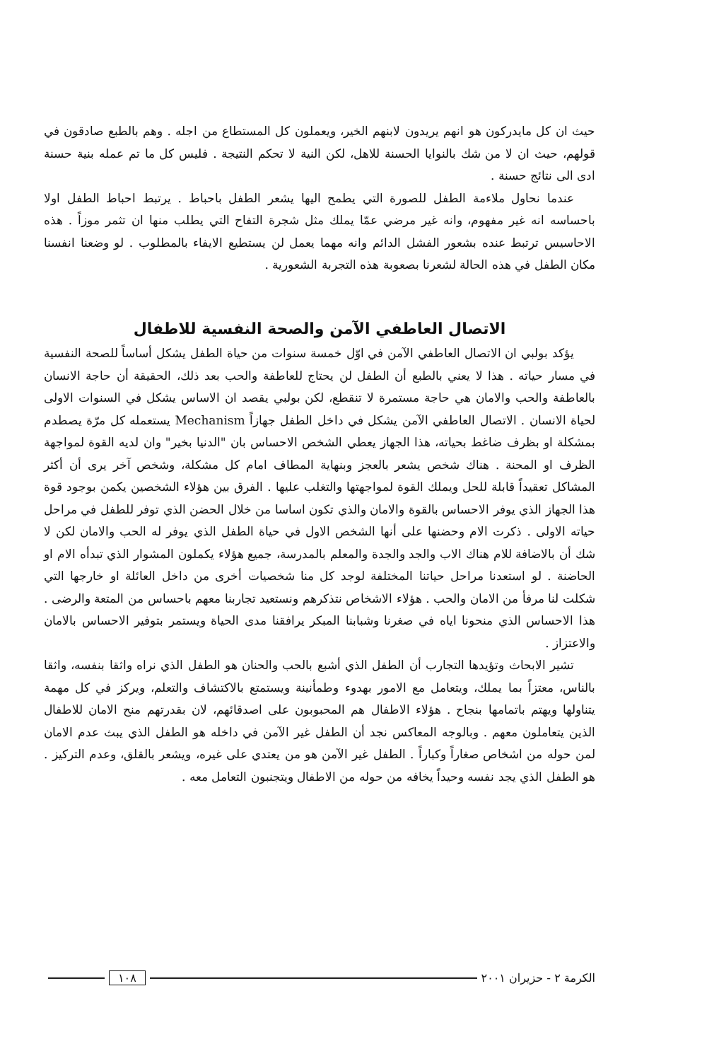حيث ان كل مايدركون هو انهم يريدون لابنهم الخير، ويعملون كل المستطاع من اجله . وهم بالطبع صادقون في قولهم، حيث ان لا من شك بالنوايا الحسنة للاهل، لكن النية لا تحكم النتيجة . فليس كل ما تم عمله بنية حسنة ادى الى نتائج حسنة .
عندما نحاول ملاءمة الطفل للصورة التي يطمح اليها يشعر الطفل باحباط . يرتبط احباط الطفل اولا باحساسه انه غير مفهوم، وانه غير مرضي عمّا يملك مثل شجرة التفاح التي يطلب منها ان تثمر موزاً . هذه الاحاسيس ترتبط عنده بشعور الفشل الدائم وانه مهما يعمل لن يستطيع الايفاء بالمطلوب . لو وضعنا انفسنا مكان الطفل في هذه الحالة لشعرنا بصعوبة هذه التجربة الشعورية .
الاتصال العاطفي الآمن والصحة النفسية للاطفال
يؤكد بولبي ان الاتصال العاطفي الآمن في اوّل خمسة سنوات من حياة الطفل يشكل أساساً للصحة النفسية في مسار حياته . هذا لا يعني بالطبع أن الطفل لن يحتاج للعاطفة والحب بعد ذلك، الحقيقة أن حاجة الانسان بالعاطفة والحب والامان هي حاجة مستمرة لا تنقطع، لكن بولبي يقصد ان الاساس يشكل في السنوات الاولى لحياة الانسان . الاتصال العاطفي الآمن يشكل في داخل الطفل جهازاً Mechanism يستعمله كل مرّة يصطدم بمشكلة او بظرف ضاغط بحياته، هذا الجهاز يعطي الشخص الاحساس بان "الدنيا بخير" وان لديه القوة لمواجهة الظرف او المحنة . هناك شخص يشعر بالعجز وبنهاية المطاف امام كل مشكلة، وشخص آخر يرى أن أكثر المشاكل تعقيداً قابلة للحل ويملك القوة لمواجهتها والتغلب عليها . الفرق بين هؤلاء الشخصين يكمن بوجود قوة هذا الجهاز الذي يوفر الاحساس بالقوة والامان والذي تكون اساسا من خلال الحضن الذي توفر للطفل في مراحل حياته الاولى . ذكرت الام وحضنها على أنها الشخص الاول في حياة الطفل الذي يوفر له الحب والامان لكن لا شك أن بالاضافة للام هناك الاب والجد والجدة والمعلم بالمدرسة، جميع هؤلاء يكملون المشوار الذي تبدأه الام او الحاضنة . لو استعدنا مراحل حياتنا المختلفة لوجد كل منا شخصيات أخرى من داخل العائلة او خارجها التي شكلت لنا مرفأ من الامان والحب . هؤلاء الاشخاص نتذكرهم ونستعيد تجاربنا معهم باحساس من المتعة والرضى . هذا الاحساس الذي منحونا اياه في صغرنا وشبابنا المبكر يرافقنا مدى الحياة ويستمر بتوفير الاحساس بالامان والاعتزاز .
تشير الابحاث وتؤيدها التجارب أن الطفل الذي أشبع بالحب والحنان هو الطفل الذي نراه واثقا بنفسه، واثقا بالناس، معتزاً بما يملك، ويتعامل مع الامور بهدوء وطمأنينة ويستمتع بالاكتشاف والتعلم، ويركز في كل مهمة يتناولها ويهتم باتمامها بنجاح . هؤلاء الاطفال هم المحبوبون على اصدقائهم، لان بقدرتهم منح الامان للاطفال الذين يتعاملون معهم . وبالوجه المعاكس نجد أن الطفل غير الآمن في داخله هو الطفل الذي يبث عدم الامان لمن حوله من اشخاص صغاراً وكباراً . الطفل غير الآمن هو من يعتدي على غيره، ويشعر بالقلق، وعدم التركيز . هو الطفل الذي يجد نفسه وحيداً يخافه من حوله من الاطفال ويتجنبون التعامل معه .
الكرمة ٢ - حزيران ٢٠٠١ ١٠٨